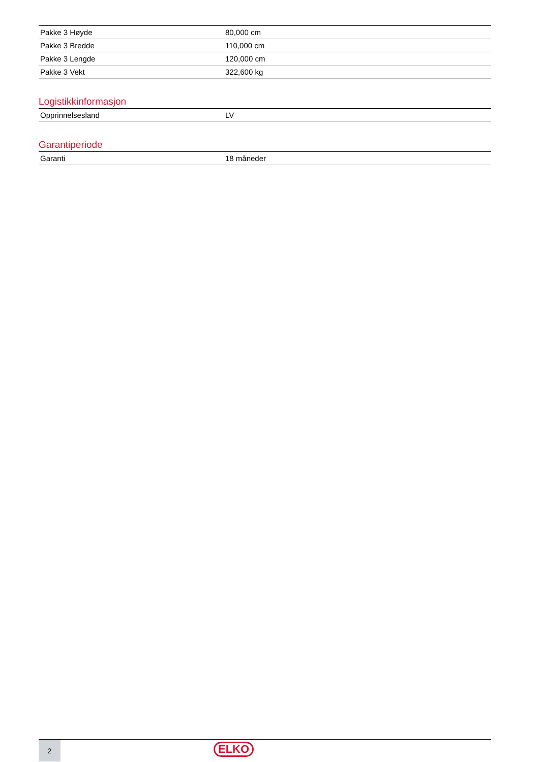| Pakke 3 Høyde | 80,000 cm |
| Pakke 3 Bredde | 110,000 cm |
| Pakke 3 Lengde | 120,000 cm |
| Pakke 3 Vekt | 322,600 kg |
Logistikkinformasjon
| Opprinnelsesland | LV |
Garantiperiode
| Garanti | 18 måneder |
2
ELKO